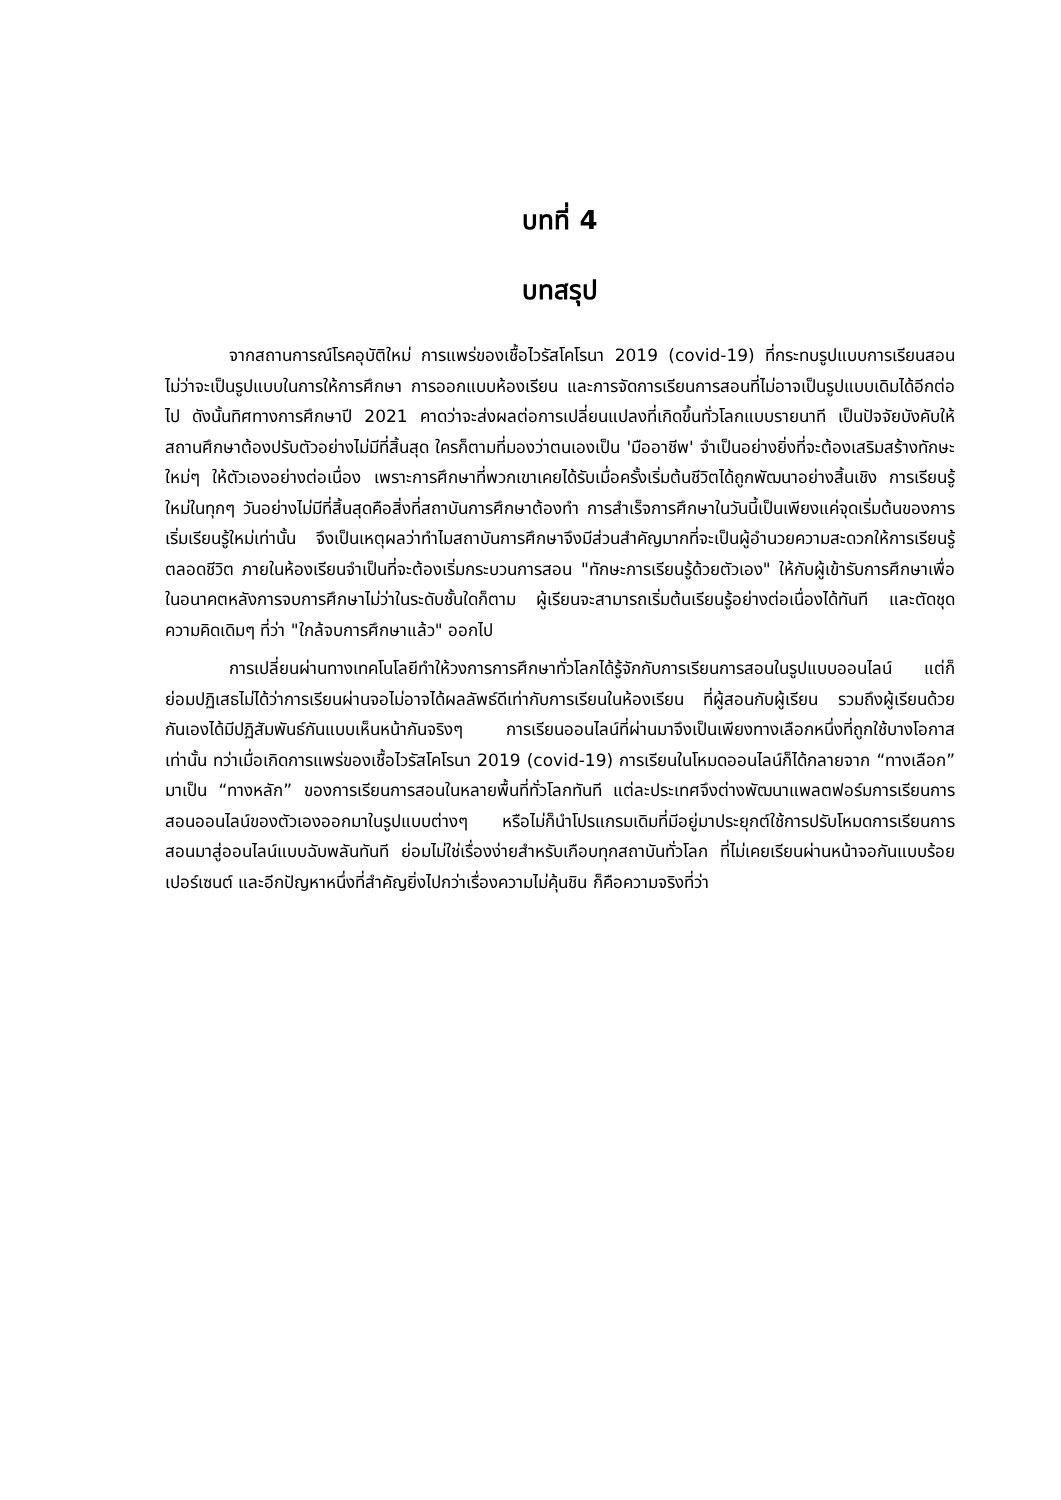บทที่ 4
บทสรุป
จากสถานการณ์โรคอุบัติใหม่ การแพร่ของเชื้อไวรัสโคโรนา 2019 (covid-19) ที่กระทบรูปแบบการเรียนสอน ไม่ว่าจะเป็นรูปแบบในการให้การศึกษา การออกแบบห้องเรียน และการจัดการเรียนการสอนที่ไม่อาจเป็นรูปแบบเดิมได้อีกต่อไป ดังนั้นทิศทางการศึกษาปี 2021 คาดว่าจะส่งผลต่อการเปลี่ยนแปลงที่เกิดขึ้นทั่วโลกแบบรายนาที เป็นปัจจัยบังคับให้สถานศึกษาต้องปรับตัวอย่างไม่มีที่สิ้นสุด ใครก็ตามที่มองว่าตนเองเป็น 'มืออาชีพ' จำเป็นอย่างยิ่งที่จะต้องเสริมสร้างทักษะใหม่ๆ ให้ตัวเองอย่างต่อเนื่อง เพราะการศึกษาที่พวกเขาเคยได้รับเมื่อครั้งเริ่มต้นชีวิตได้ถูกพัฒนาอย่างสิ้นเชิง การเรียนรู้ใหม่ในทุกๆ วันอย่างไม่มีที่สิ้นสุดคือสิ่งที่สถาบันการศึกษาต้องทำ การสำเร็จการศึกษาในวันนี้เป็นเพียงแค่จุดเริ่มต้นของการเริ่มเรียนรู้ใหม่เท่านั้น จึงเป็นเหตุผลว่าทำไมสถาบันการศึกษาจึงมีส่วนสำคัญมากที่จะเป็นผู้อำนวยความสะดวกให้การเรียนรู้ตลอดชีวิต ภายในห้องเรียนจำเป็นที่จะต้องเริ่มกระบวนการสอน "ทักษะการเรียนรู้ด้วยตัวเอง" ให้กับผู้เข้ารับการศึกษาเพื่อในอนาคตหลังการจบการศึกษาไม่ว่าในระดับชั้นใดก็ตาม ผู้เรียนจะสามารถเริ่มต้นเรียนรู้อย่างต่อเนื่องได้ทันที และตัดชุดความคิดเดิมๆ ที่ว่า "ใกล้จบการศึกษาแล้ว" ออกไป
การเปลี่ยนผ่านทางเทคโนโลยีทำให้วงการการศึกษาทั่วโลกได้รู้จักกับการเรียนการสอนในรูปแบบออนไลน์ แต่ก็ย่อมปฏิเสธไม่ได้ว่าการเรียนผ่านจอไม่อาจได้ผลลัพธ์ดีเท่ากับการเรียนในห้องเรียน ที่ผู้สอนกับผู้เรียน รวมถึงผู้เรียนด้วยกันเองได้มีปฏิสัมพันธ์กันแบบเห็นหน้ากันจริงๆ การเรียนออนไลน์ที่ผ่านมาจึงเป็นเพียงทางเลือกหนึ่งที่ถูกใช้บางโอกาสเท่านั้น ทว่าเมื่อเกิดการแพร่ของเชื้อไวรัสโคโรนา 2019 (covid-19) การเรียนในโหมดออนไลน์ก็ได้กลายจาก “ทางเลือก” มาเป็น “ทางหลัก” ของการเรียนการสอนในหลายพื้นที่ทั่วโลกทันที แต่ละประเทศจึงต่างพัฒนาแพลตฟอร์มการเรียนการสอนออนไลน์ของตัวเองออกมาในรูปแบบต่างๆ หรือไม่ก็นำโปรแกรมเดิมที่มีอยู่มาประยุกต์ใช้การปรับโหมดการเรียนการสอนมาสู่ออนไลน์แบบฉับพลันทันที ย่อมไม่ใช่เรื่องง่ายสำหรับเกือบทุกสถาบันทั่วโลก ที่ไม่เคยเรียนผ่านหน้าจอกันแบบร้อยเปอร์เซนต์ และอีกปัญหาหนึ่งที่สำคัญยิ่งไปกว่าเรื่องความไม่คุ้นชิน ก็คือความจริงที่ว่า